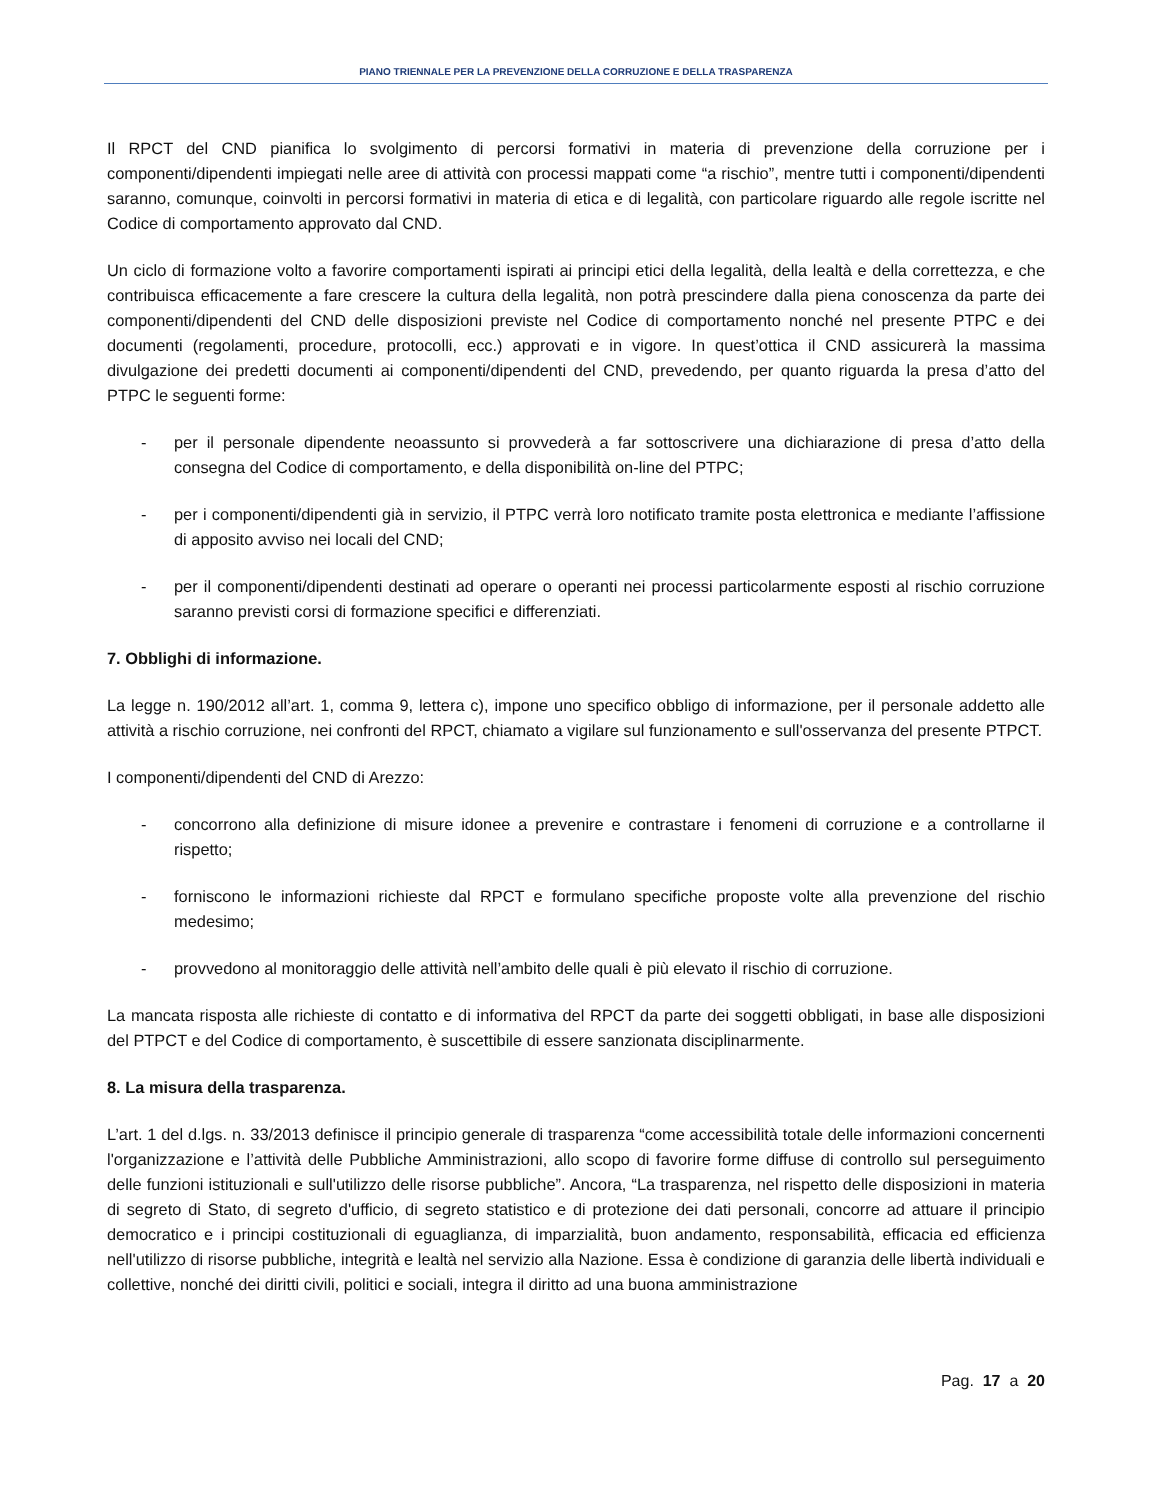PIANO TRIENNALE PER LA PREVENZIONE DELLA CORRUZIONE E DELLA TRASPARENZA
Il RPCT del CND pianifica lo svolgimento di percorsi formativi in materia di prevenzione della corruzione per i componenti/dipendenti impiegati nelle aree di attività con processi mappati come “a rischio”, mentre tutti i componenti/dipendenti saranno, comunque, coinvolti in percorsi formativi in materia di etica e di legalità, con particolare riguardo alle regole iscritte nel Codice di comportamento approvato dal CND.
Un ciclo di formazione volto a favorire comportamenti ispirati ai principi etici della legalità, della lealtà e della correttezza, e che contribuisca efficacemente a fare crescere la cultura della legalità, non potrà prescindere dalla piena conoscenza da parte dei componenti/dipendenti del CND delle disposizioni previste nel Codice di comportamento nonché nel presente PTPC e dei documenti (regolamenti, procedure, protocolli, ecc.) approvati e in vigore. In quest’ottica il CND assicurerà la massima divulgazione dei predetti documenti ai componenti/dipendenti del CND, prevedendo, per quanto riguarda la presa d’atto del PTPC le seguenti forme:
- per il personale dipendente neoassunto si provvederà a far sottoscrivere una dichiarazione di presa d’atto della consegna del Codice di comportamento, e della disponibilità on-line del PTPC;
- per i componenti/dipendenti già in servizio, il PTPC verrà loro notificato tramite posta elettronica e mediante l’affissione di apposito avviso nei locali del CND;
- per il componenti/dipendenti destinati ad operare o operanti nei processi particolarmente esposti al rischio corruzione saranno previsti corsi di formazione specifici e differenziati.
7. Obblighi di informazione.
La legge n. 190/2012 all’art. 1, comma 9, lettera c), impone uno specifico obbligo di informazione, per il personale addetto alle attività a rischio corruzione, nei confronti del RPCT, chiamato a vigilare sul funzionamento e sull'osservanza del presente PTPCT.
I componenti/dipendenti del CND di Arezzo:
- concorrono alla definizione di misure idonee a prevenire e contrastare i fenomeni di corruzione e a controllarne il rispetto;
- forniscono le informazioni richieste dal RPCT e formulano specifiche proposte volte alla prevenzione del rischio medesimo;
- provvedono al monitoraggio delle attività nell’ambito delle quali è più elevato il rischio di corruzione.
La mancata risposta alle richieste di contatto e di informativa del RPCT da parte dei soggetti obbligati, in base alle disposizioni del PTPCT e del Codice di comportamento, è suscettibile di essere sanzionata disciplinarmente.
8. La misura della trasparenza.
L’art. 1 del d.lgs. n. 33/2013 definisce il principio generale di trasparenza “come accessibilità totale delle informazioni concernenti l'organizzazione e l’attività delle Pubbliche Amministrazioni, allo scopo di favorire forme diffuse di controllo sul perseguimento delle funzioni istituzionali e sull'utilizzo delle risorse pubbliche”. Ancora, “La trasparenza, nel rispetto delle disposizioni in materia di segreto di Stato, di segreto d'ufficio, di segreto statistico e di protezione dei dati personali, concorre ad attuare il principio democratico e i principi costituzionali di eguaglianza, di imparzialità, buon andamento, responsabilità, efficacia ed efficienza nell'utilizzo di risorse pubbliche, integrità e lealtà nel servizio alla Nazione. Essa è condizione di garanzia delle libertà individuali e collettive, nonché dei diritti civili, politici e sociali, integra il diritto ad una buona amministrazione
Pag. 17 a 20